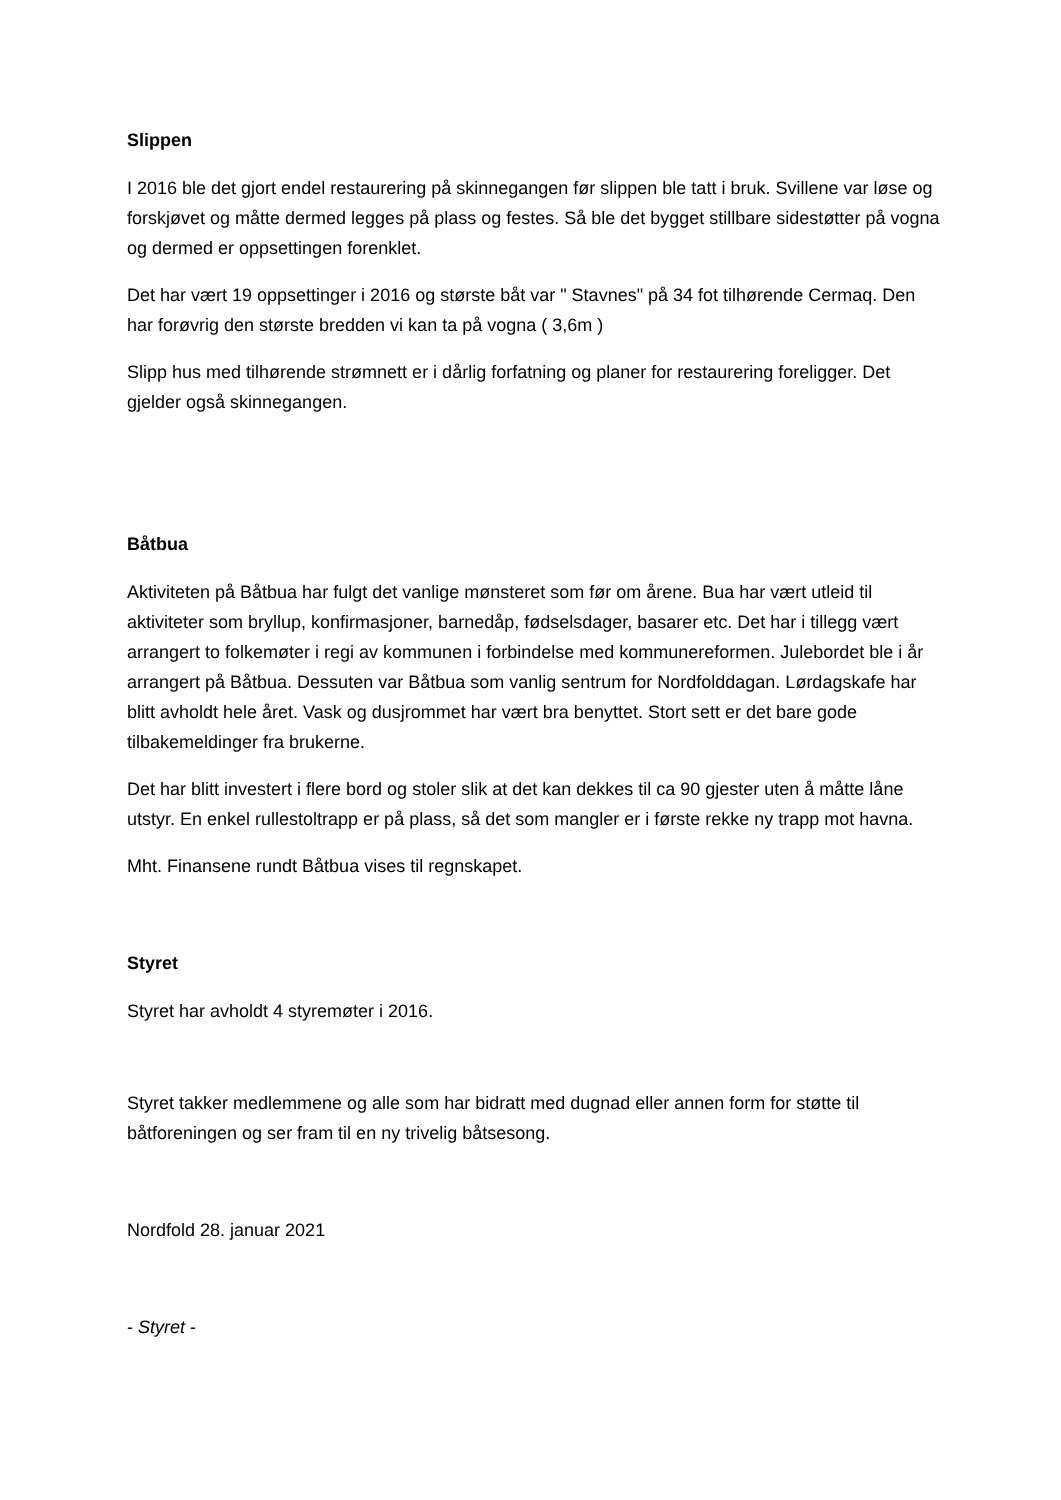Slippen
I 2016 ble det gjort endel restaurering på skinnegangen før slippen ble tatt i bruk. Svillene var løse og forskjøvet og måtte dermed legges på plass og festes. Så ble det bygget stillbare sidestøtter på vogna og dermed er oppsettingen forenklet.
Det har vært 19 oppsettinger i 2016 og største båt var " Stavnes" på 34 fot tilhørende Cermaq. Den har forøvrig den største bredden vi kan ta på vogna ( 3,6m )
Slipp hus med tilhørende strømnett er i dårlig forfatning og planer for restaurering foreligger. Det gjelder også skinnegangen.
Båtbua
Aktiviteten på Båtbua har fulgt det vanlige mønsteret som før om årene. Bua har vært utleid til aktiviteter som bryllup, konfirmasjoner, barnedåp, fødselsdager, basarer etc. Det har i tillegg vært arrangert to folkemøter i regi av kommunen i forbindelse med kommunereformen. Julebordet ble i år arrangert på Båtbua. Dessuten var Båtbua som vanlig sentrum for Nordfolddagan. Lørdagskafe har blitt avholdt hele året. Vask og dusjrommet har vært bra benyttet. Stort sett er det bare gode tilbakemeldinger fra brukerne.
Det har blitt investert i flere bord og stoler slik at det kan dekkes til ca 90 gjester uten å måtte låne utstyr. En enkel rullestoltrapp er på plass, så det som mangler er i første rekke ny trapp mot havna.
Mht. Finansene rundt Båtbua vises til regnskapet.
Styret
Styret har avholdt 4 styremøter i 2016.
Styret takker medlemmene og alle som har bidratt med dugnad eller annen form for støtte til båtforeningen og ser fram til en ny trivelig båtsesong.
Nordfold 28. januar 2021
- Styret -